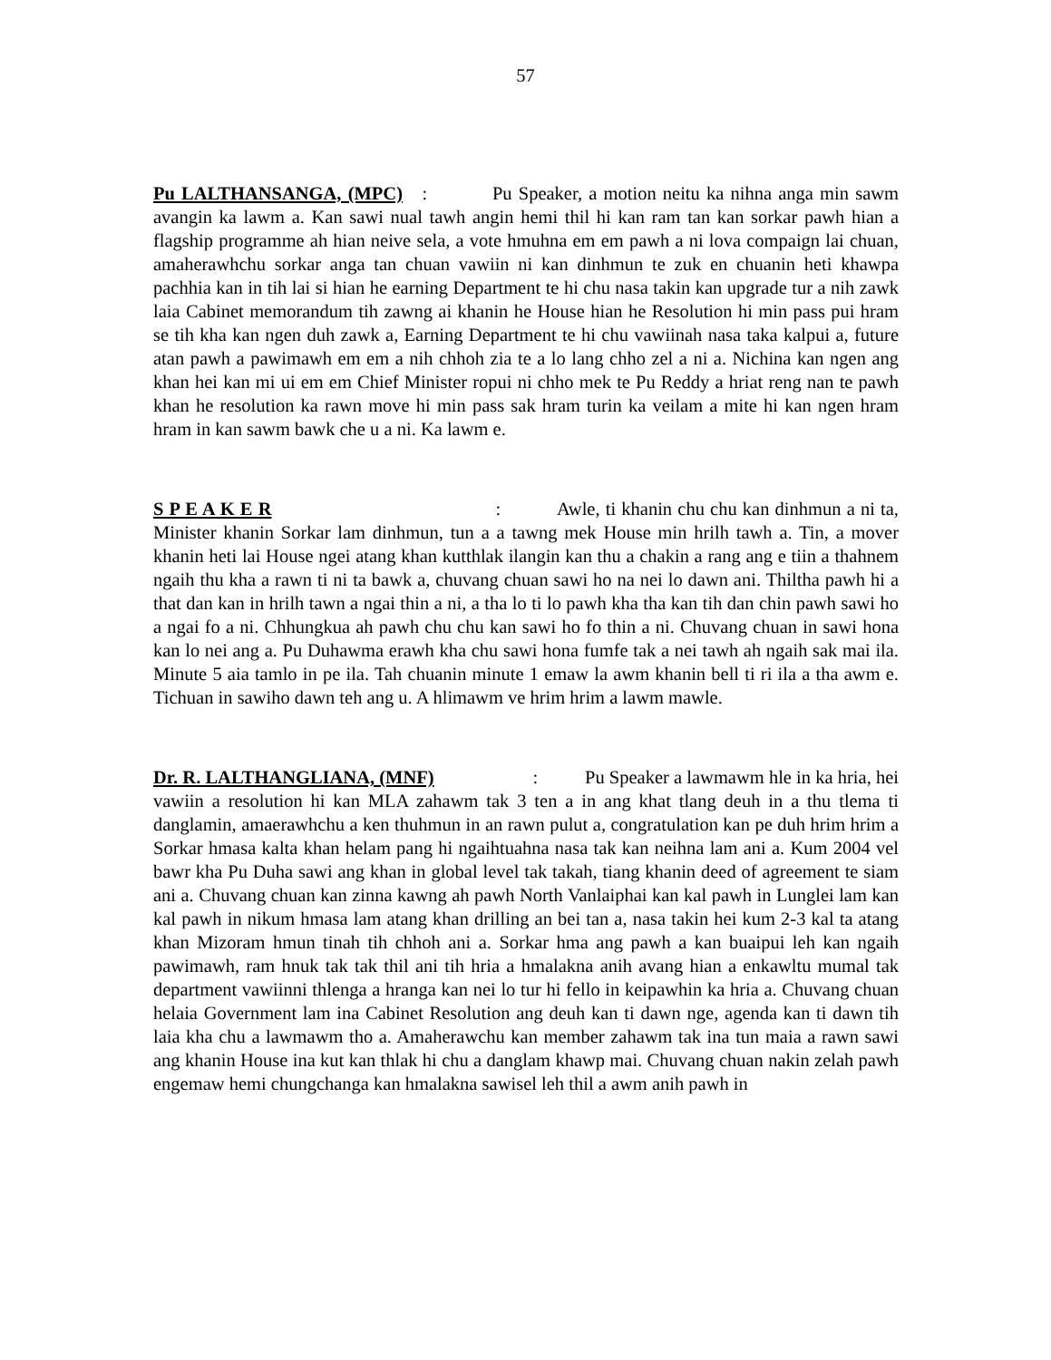57
Pu LALTHANSANGA, (MPC) : Pu Speaker, a motion neitu ka nihna anga min sawm avangin ka lawm a. Kan sawi nual tawh angin hemi thil hi kan ram tan kan sorkar pawh hian a flagship programme ah hian neive sela, a vote hmuhna em em pawh a ni lova compaign lai chuan, amaherawhchu sorkar anga tan chuan vawiin ni kan dinhmun te zuk en chuanin heti khawpa pachhia kan in tih lai si hian he earning Department te hi chu nasa takin kan upgrade tur a nih zawk laia Cabinet memorandum tih zawng ai khanin he House hian he Resolution hi min pass pui hram se tih kha kan ngen duh zawk a, Earning Department te hi chu vawiinah nasa taka kalpui a, future atan pawh a pawimawh em em a nih chhoh zia te a lo lang chho zel a ni a. Nichina kan ngen ang khan hei kan mi ui em em Chief Minister ropui ni chho mek te Pu Reddy a hriat reng nan te pawh khan he resolution ka rawn move hi min pass sak hram turin ka veilam a mite hi kan ngen hram hram in kan sawm bawk che u a ni. Ka lawm e.
S P E A K E R : Awle, ti khanin chu chu kan dinhmun a ni ta, Minister khanin Sorkar lam dinhmun, tun a a tawng mek House min hrilh tawh a. Tin, a mover khanin heti lai House ngei atang khan kutthlak ilangin kan thu a chakin a rang ang e tiin a thahnem ngaih thu kha a rawn ti ni ta bawk a, chuvang chuan sawi ho na nei lo dawn ani. Thiltha pawh hi a that dan kan in hrilh tawn a ngai thin a ni, a tha lo ti lo pawh kha tha kan tih dan chin pawh sawi ho a ngai fo a ni. Chhungkua ah pawh chu chu kan sawi ho fo thin a ni. Chuvang chuan in sawi hona kan lo nei ang a. Pu Duhawma erawh kha chu sawi hona fumfe tak a nei tawh ah ngaih sak mai ila. Minute 5 aia tamlo in pe ila. Tah chuanin minute 1 emaw la awm khanin bell ti ri ila a tha awm e. Tichuan in sawiho dawn teh ang u. A hlimawm ve hrim hrim a lawm mawle.
Dr. R. LALTHANGLIANA, (MNF) : Pu Speaker a lawmawm hle in ka hria, hei vawiin a resolution hi kan MLA zahawm tak 3 ten a in ang khat tlang deuh in a thu tlema ti danglamin, amaerawhchu a ken thuhmun in an rawn pulut a, congratulation kan pe duh hrim hrim a Sorkar hmasa kalta khan helam pang hi ngaihtuahna nasa tak kan neihna lam ani a. Kum 2004 vel bawr kha Pu Duha sawi ang khan in global level tak takah, tiang khanin deed of agreement te siam ani a. Chuvang chuan kan zinna kawng ah pawh North Vanlaiphai kan kal pawh in Lunglei lam kan kal pawh in nikum hmasa lam atang khan drilling an bei tan a, nasa takin hei kum 2-3 kal ta atang khan Mizoram hmun tinah tih chhoh ani a. Sorkar hma ang pawh a kan buaipui leh kan ngaih pawimawh, ram hnuk tak tak thil ani tih hria a hmalakna anih avang hian a enkawltu mumal tak department vawiinni thlenga a hranga kan nei lo tur hi fello in keipawhin ka hria a. Chuvang chuan helaia Government lam ina Cabinet Resolution ang deuh kan ti dawn nge, agenda kan ti dawn tih laia kha chu a lawmawm tho a. Amaherawchu kan member zahawm tak ina tun maia a rawn sawi ang khanin House ina kut kan thlak hi chu a danglam khawp mai. Chuvang chuan nakin zelah pawh engemaw hemi chungchanga kan hmalakna sawisel leh thil a awm anih pawh in